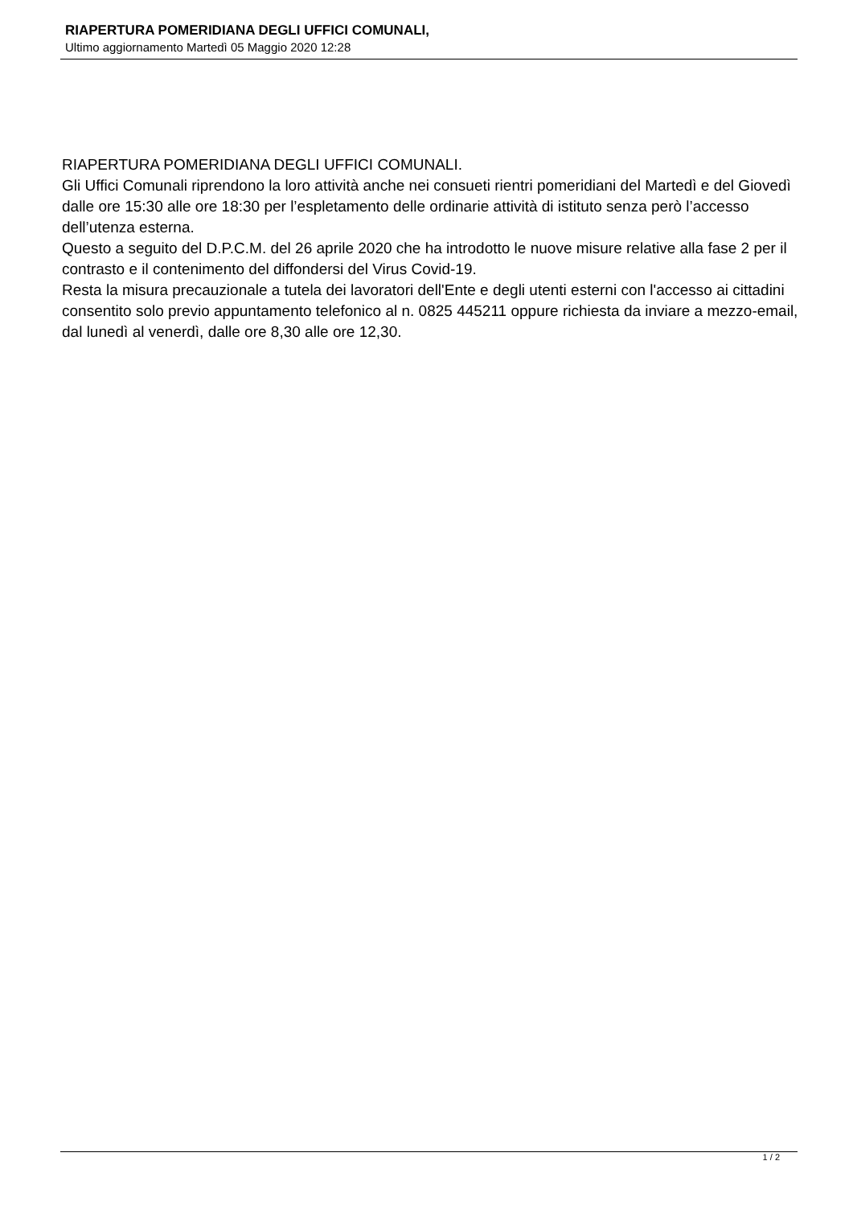RIAPERTURA POMERIDIANA DEGLI UFFICI COMUNALI,
Ultimo aggiornamento Martedì 05 Maggio 2020 12:28
RIAPERTURA POMERIDIANA DEGLI UFFICI COMUNALI.
Gli Uffici Comunali riprendono la loro attività anche nei consueti rientri pomeridiani del Martedì e del Giovedì dalle ore 15:30 alle ore 18:30 per l’espletamento delle ordinarie attività di istituto senza però l’accesso dell’utenza esterna.
Questo a seguito del D.P.C.M. del 26 aprile 2020 che ha introdotto le nuove misure relative alla fase 2 per il contrasto e il contenimento del diffondersi del Virus Covid-19.
Resta la misura precauzionale a tutela dei lavoratori dell'Ente e degli utenti esterni con l'accesso ai cittadini consentito solo previo appuntamento telefonico al n. 0825 445211 oppure richiesta da inviare a mezzo-email, dal lunedì al venerdì, dalle ore 8,30 alle ore 12,30.
1 / 2